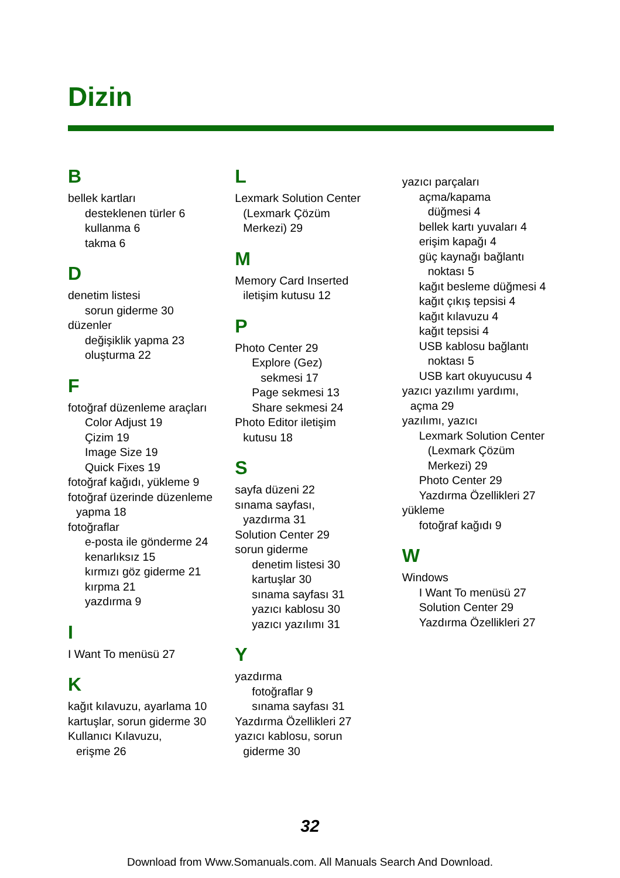Dizin
B
bellek kartları
desteklenen türler 6
kullanma 6
takma 6
D
denetim listesi
sorun giderme 30
düzenler
değişiklik yapma 23
oluşturma 22
F
fotoğraf düzenleme araçları
Color Adjust 19
Çizim 19
Image Size 19
Quick Fixes 19
fotoğraf kağıdı, yükleme 9
fotoğraf üzerinde düzenleme
yapma 18
fotoğraflar
e-posta ile gönderme 24
kenarlıksız 15
kırmızı göz giderme 21
kırpma 21
yazdırma 9
I
I Want To menüsü 27
K
kağıt kılavuzu, ayarlama 10
kartuşlar, sorun giderme 30
Kullanıcı Kılavuzu,
erişme 26
L
Lexmark Solution Center
(Lexmark Çözüm
Merkezi) 29
M
Memory Card Inserted
iletişim kutusu 12
P
Photo Center 29
Explore (Gez)
sekmesi 17
Page sekmesi 13
Share sekmesi 24
Photo Editor iletişim
kutusu 18
S
sayfa düzeni 22
sınama sayfası,
yazdırma 31
Solution Center 29
sorun giderme
denetim listesi 30
kartuşlar 30
sınama sayfası 31
yazıcı kablosu 30
yazıcı yazılımı 31
Y
yazdırma
fotoğraflar 9
sınama sayfası 31
Yazdırma Özellikleri 27
yazıcı kablosu, sorun
giderme 30
yazıcı parçaları
açma/kapama
düğmesi 4
bellek kartı yuvaları 4
erişim kapağı 4
güç kaynağı bağlantı
noktası 5
kağıt besleme düğmesi 4
kağıt çıkış tepsisi 4
kağıt kılavuzu 4
kağıt tepsisi 4
USB kablosu bağlantı
noktası 5
USB kart okuyucusu 4
yazıcı yazılımı yardımı,
açma 29
yazılımı, yazıcı
Lexmark Solution Center
(Lexmark Çözüm
Merkezi) 29
Photo Center 29
Yazdırma Özellikleri 27
yükleme
fotoğraf kağıdı 9
W
Windows
I Want To menüsü 27
Solution Center 29
Yazdırma Özellikleri 27
32
Download from Www.Somanuals.com. All Manuals Search And Download.